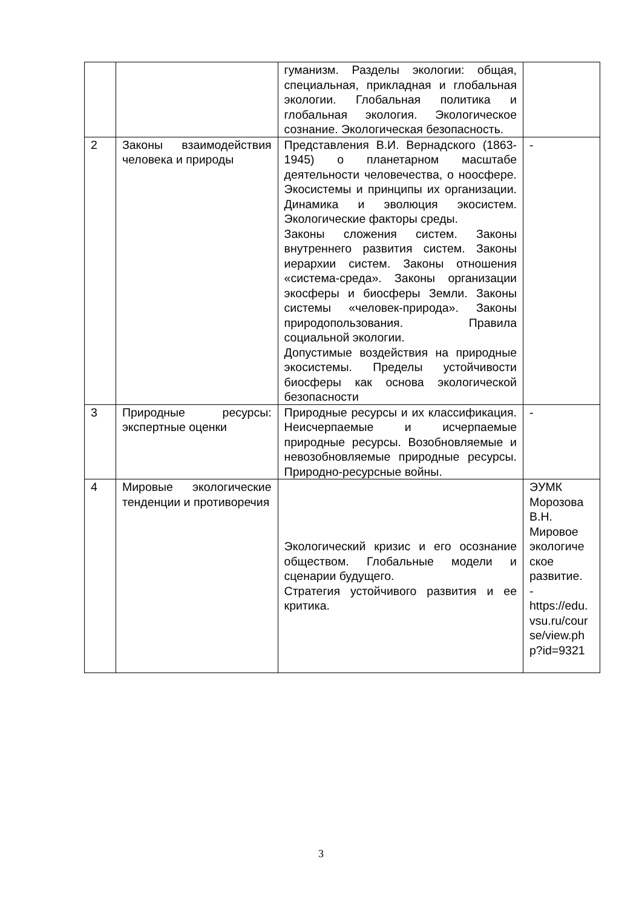| | | гуманизм. Разделы экологии: общая, специальная, прикладная и глобальная экологии. Глобальная политика и глобальная экология. Экологическое сознание. Экологическая безопасность. | |
| 2 | Законы взаимодействия человека и природы | Представления В.И. Вернадского (1863-1945) о планетарном масштабе деятельности человечества, о ноосфере. Экосистемы и принципы их организации. Динамика и эволюция экосистем. Экологические факторы среды. Законы сложения систем. Законы внутреннего развития систем. Законы иерархии систем. Законы отношения «система-среда». Законы организации экосферы и биосферы Земли. Законы системы «человек-природа». Законы природопользования. Правила социальной экологии. Допустимые воздействия на природные экосистемы. Пределы устойчивости биосферы как основа экологической безопасности | - |
| 3 | Природные ресурсы: экспертные оценки | Природные ресурсы и их классификация. Неисчерпаемые и исчерпаемые природные ресурсы. Возобновляемые и невозобновляемые природные ресурсы. Природно-ресурсные войны. | - |
| 4 | Мировые экологические тенденции и противоречия | Экологический кризис и его осознание обществом. Глобальные модели и сценарии будущего. Стратегия устойчивого развития и ее критика. | ЭУМК Морозова В.Н. Мировое экологиче ское развитие. - https://edu. vsu.ru/cour se/view.ph p?id=9321 |
3